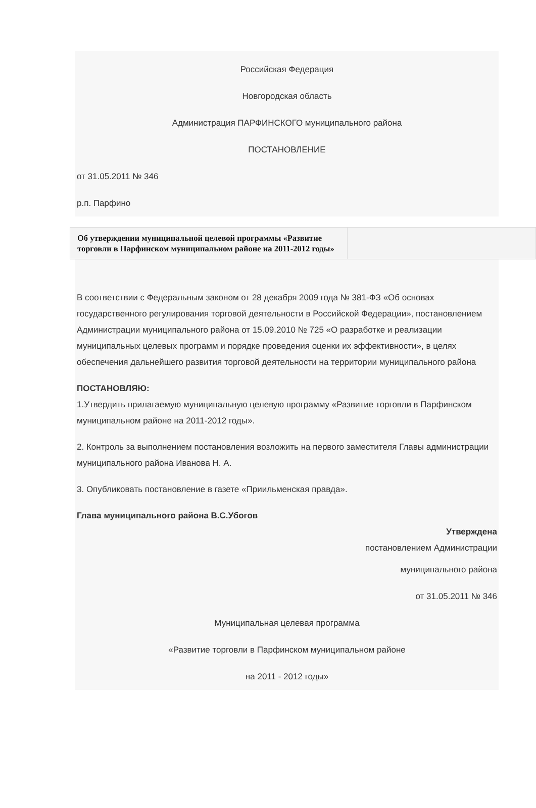Российская Федерация
Новгородская область
Администрация ПАРФИНСКОГО муниципального района
ПОСТАНОВЛЕНИЕ
от 31.05.2011 № 346
р.п. Парфино
| Об утверждении муниципальной целевой программы «Развитие торговли в Парфинском муниципальном районе на 2011-2012 годы» | |
В соответствии с Федеральным законом от 28 декабря 2009 года № 381-ФЗ «Об основах государственного регулирования торговой деятельности в Российской Федерации», постановлением Администрации муниципального района от 15.09.2010 № 725 «О разработке и реализации муниципальных целевых программ и порядке проведения оценки их эффективности», в целях обеспечения дальнейшего развития торговой деятельности на территории муниципального района
ПОСТАНОВЛЯЮ:
1.Утвердить прилагаемую муниципальную целевую программу «Развитие торговли в Парфинском муниципальном районе на 2011-2012 годы».
2. Контроль за выполнением постановления возложить на первого заместителя Главы администрации муниципального района Иванова Н. А.
3. Опубликовать постановление в газете «Приильменская правда».
Глава муниципального района В.С.Убогов
Утверждена
постановлением Администрации
муниципального района
от 31.05.2011 № 346
Муниципальная целевая программа
«Развитие торговли в Парфинском муниципальном районе
на 2011 - 2012 годы»